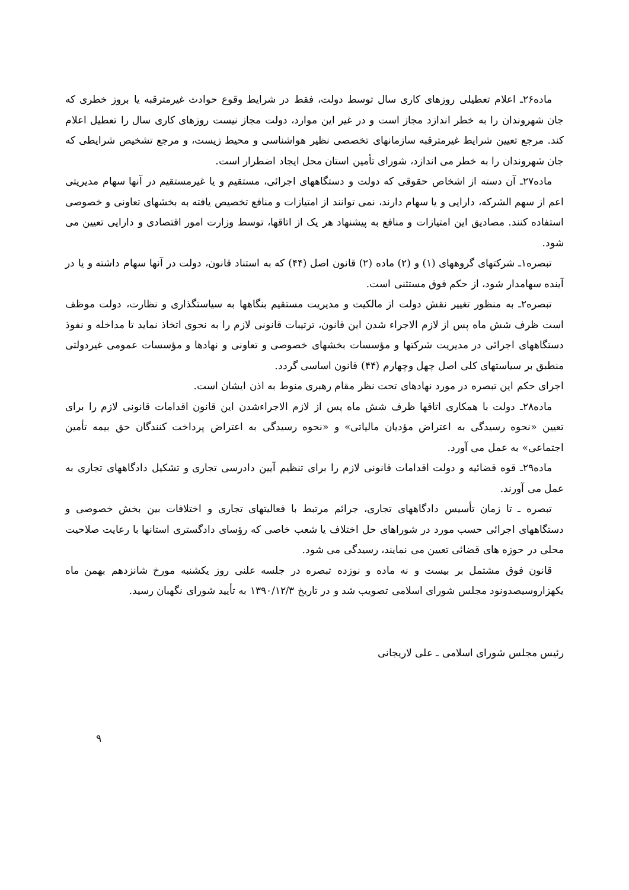ماده۲۶ـ اعلام تعطیلی روزهای کاری سال توسط دولت، فقط در شرایط وقوع حوادث غیرمترقبه یا بروز خطری که جان شهروندان را به خطر اندازد مجاز است و در غیر این موارد، دولت مجاز نیست روزهای کاری سال را تعطیل اعلام کند. مرجع تعیین شرایط غیرمترقبه سازمانهای تخصصی نظیر هواشناسی و محیط زیست، و مرجع تشخیص شرایطی که جان شهروندان را به خطر می اندازد، شورای تأمین استان محل ایجاد اضطرار است.
ماده۲۷ـ آن دسته از اشخاص حقوقی که دولت و دستگاههای اجرائی، مستقیم و یا غیرمستقیم در آنها سهام مدیریتی اعم از سهم الشرکه، دارایی و یا سهام دارند، نمی توانند از امتیازات و منافع تخصیص یافته به بخشهای تعاونی و خصوصی استفاده کنند. مصادیق این امتیازات و منافع به پیشنهاد هر یک از اتاقها، توسط وزارت امور اقتصادی و دارایی تعیین می شود.
تبصره۱ـ شرکتهای گروههای (۱) و (۲) ماده (۲) قانون اصل (۴۴) که به استناد قانون، دولت در آنها سهام داشته و یا در آینده سهامدار شود، از حکم فوق مستثنی است.
تبصره۲ـ به منظور تغییر نقش دولت از مالکیت و مدیریت مستقیم بنگاهها به سیاستگذاری و نظارت، دولت موظف است ظرف شش ماه پس از لازم الاجراء شدن این قانون، ترتیبات قانونی لازم را به نحوی اتخاذ نماید تا مداخله و نفوذ دستگاههای اجرائی در مدیریت شرکتها و مؤسسات بخشهای خصوصی و تعاونی و نهادها و مؤسسات عمومی غیردولتی منطبق بر سیاستهای کلی اصل چهل وچهارم (۴۴) قانون اساسی گردد.
اجرای حکم این تبصره در مورد نهادهای تحت نظر مقام رهبری منوط به اذن ایشان است.
ماده۲۸ـ دولت با همکاری اتاقها ظرف شش ماه پس از لازم الاجراءشدن این قانون اقدامات قانونی لازم را برای تعیین «نحوه رسیدگی به اعتراض مؤدیان مالیاتی» و «نحوه رسیدگی به اعتراض پرداخت کنندگان حق بیمه تأمین اجتماعی» به عمل می آورد.
ماده۲۹ـ قوه قضائیه و دولت اقدامات قانونی لازم را برای تنظیم آیین دادرسی تجاری و تشکیل دادگاههای تجاری به عمل می آورند.
تبصره ـ تا زمان تأسیس دادگاههای تجاری، جرائم مرتبط با فعالیتهای تجاری و اختلافات بین بخش خصوصی و دستگاههای اجرائی حسب مورد در شوراهای حل اختلاف یا شعب خاصی که رؤسای دادگستری استانها با رعایت صلاحیت محلی در حوزه های قضائی تعیین می نمایند، رسیدگی می شود.
قانون فوق مشتمل بر بیست و نه ماده و نوزده تبصره در جلسه علنی روز یکشنبه مورخ شانزدهم بهمن ماه یکهزاروسیصدونود مجلس شورای اسلامی تصویب شد و در تاریخ ۱۳۹۰/۱۲/۳ به تأیید شورای نگهبان رسید.
رئیس مجلس شورای اسلامی ـ علی لاریجانی
۹